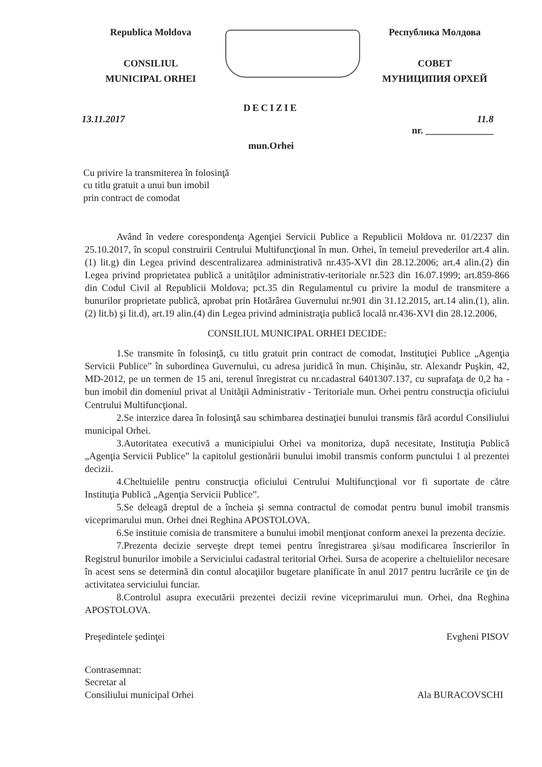Republica Moldova
CONSILIUL
MUNICIPAL ORHEI
Республика Молдова
СОВЕТ
МУНИЦИПИЯ ОРХЕЙ
DECIZIE
13.11.2017 11.8
nr. ______________
mun.Orhei
Cu privire la transmiterea în folosinţă
cu titlu gratuit a unui bun imobil
prin contract de comodat
Având în vedere corespondenţa Agenţiei Servicii Publice a Republicii Moldova nr. 01/2237 din 25.10.2017, în scopul construirii Centrului Multifuncţional în mun. Orhei, în temeiul prevederilor art.4 alin.(1) lit.g) din Legea privind descentralizarea administrativă nr.435-XVI din 28.12.2006; art.4 alin.(2) din Legea privind proprietatea publică a unităţilor administrativ-teritoriale nr.523 din 16.07.1999; art.859-866 din Codul Civil al Republicii Moldova; pct.35 din Regulamentul cu privire la modul de transmitere a bunurilor proprietate publică, aprobat prin Hotărârea Guvernului nr.901 din 31.12.2015, art.14 alin.(1), alin.(2) lit.b) şi lit.d), art.19 alin.(4) din Legea privind administraţia publică locală nr.436-XVI din 28.12.2006,
CONSILIUL MUNICIPAL ORHEI DECIDE:
1.Se transmite în folosinţă, cu titlu gratuit prin contract de comodat, Instituţiei Publice „Agenţia Servicii Publice” în subordinea Guvernului, cu adresa juridică în mun. Chişinău, str. Alexandr Puşkin, 42, MD-2012, pe un termen de 15 ani, terenul înregistrat cu nr.cadastral 6401307.137, cu suprafaţa de 0,2 ha - bun imobil din domeniul privat al Unităţii Administrativ - Teritoriale mun. Orhei pentru construcţia oficiului Centrului Multifuncţional.
2.Se interzice darea în folosinţă sau schimbarea destinaţiei bunului transmis fără acordul Consiliului municipal Orhei.
3.Autoritatea executivă a municipiului Orhei va monitoriza, după necesitate, Instituţia Publică „Agenţia Servicii Publice” la capitolul gestionării bunului imobil transmis conform punctului 1 al prezentei decizii.
4.Cheltuielile pentru construcţia oficiului Centrului Multifuncţional vor fi suportate de către Instituţia Publică „Agenţia Servicii Publice”.
5.Se deleagă dreptul de a încheia şi semna contractul de comodat pentru bunul imobil transmis viceprimarului mun. Orhei dnei Reghina APOSTOLOVA.
6.Se instituie comisia de transmitere a bunului imobil menţionat conform anexei la prezenta decizie.
7.Prezenta decizie serveşte drept temei pentru înregistrarea şi/sau modificarea înscrierilor în Registrul bunurilor imobile a Serviciului cadastral teritorial Orhei. Sursa de acoperire a cheltuielilor necesare în acest sens se determină din contul alocaţiilor bugetare planificate în anul 2017 pentru lucrările ce ţin de activitatea serviciului funciar.
8.Controlul asupra executării prezentei decizii revine viceprimarului mun. Orhei, dna Reghina APOSTOLOVA.
Preşedintele şedinţei Evgheni PISOV
Contrasemnat:
Secretar al
Consiliului municipal Orhei Ala BURACOVSCHI